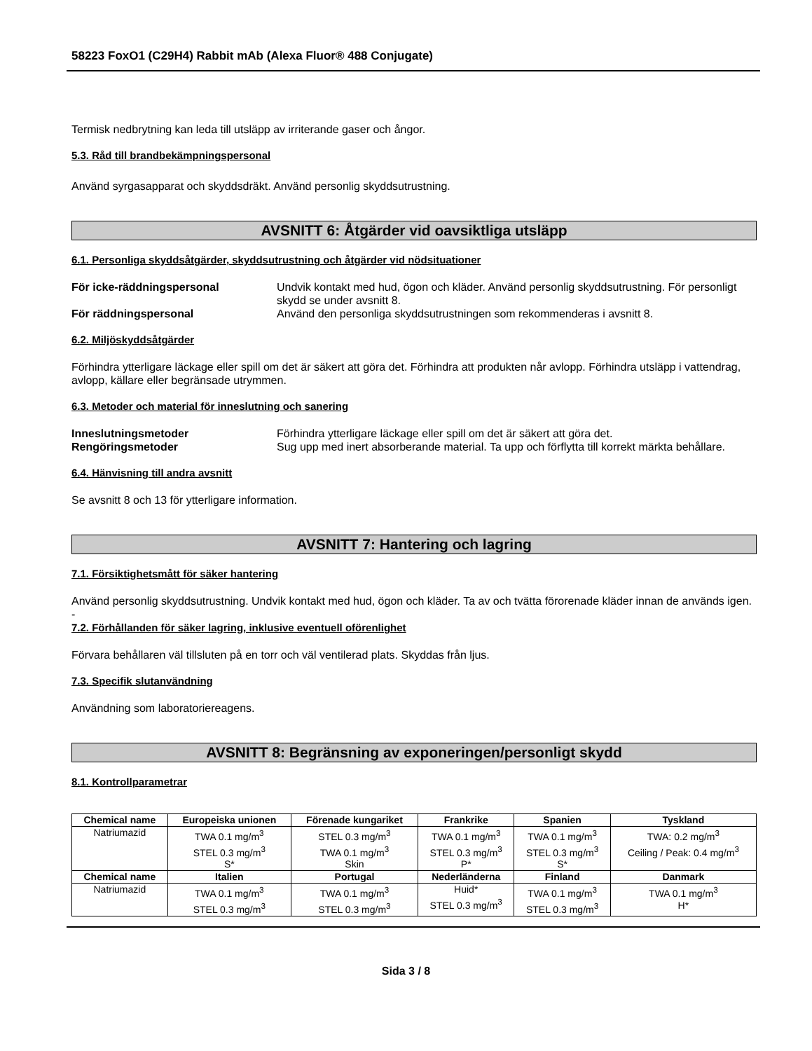58223 FoxO1 (C29H4) Rabbit mAb (Alexa Fluor® 488 Conjugate)
Termisk nedbrytning kan leda till utsläpp av irriterande gaser och ångor.
5.3. Råd till brandbekämpningspersonal
Använd syrgasapparat och skyddsdräkt. Använd personlig skyddsutrustning.
AVSNITT 6: Åtgärder vid oavsiktliga utsläpp
6.1. Personliga skyddsåtgärder, skyddsutrustning och åtgärder vid nödsituationer
För icke-räddningspersonal Undvik kontakt med hud, ögon och kläder. Använd personlig skyddsutrustning. För personligt skydd se under avsnitt 8.
För räddningspersonal Använd den personliga skyddsutrustningen som rekommenderas i avsnitt 8.
6.2. Miljöskyddsåtgärder
Förhindra ytterligare läckage eller spill om det är säkert att göra det. Förhindra att produkten når avlopp. Förhindra utsläpp i vattendrag, avlopp, källare eller begränsade utrymmen.
6.3. Metoder och material för inneslutning och sanering
Inneslutningsmetoder Förhindra ytterligare läckage eller spill om det är säkert att göra det.
Rengöringsmetoder Sug upp med inert absorberande material. Ta upp och förflytta till korrekt märkta behållare.
6.4. Hänvisning till andra avsnitt
Se avsnitt 8 och 13 för ytterligare information.
AVSNITT 7: Hantering och lagring
7.1. Försiktighetsmått för säker hantering
Använd personlig skyddsutrustning. Undvik kontakt med hud, ögon och kläder. Ta av och tvätta förorenade kläder innan de används igen.
-
7.2. Förhållanden för säker lagring, inklusive eventuell oförenlighet
Förvara behållaren väl tillsluten på en torr och väl ventilerad plats. Skyddas från ljus.
7.3. Specifik slutanvändning
Användning som laboratoriereagens.
AVSNITT 8: Begränsning av exponeringen/personligt skydd
8.1. Kontrollparametrar
| Chemical name | Europeiska unionen | Förenade kungariket | Frankrike | Spanien | Tyskland |
| --- | --- | --- | --- | --- | --- |
| Natriumazid | TWA 0.1 mg/m<sup>3</sup> STEL 0.3 mg/m<sup>3</sup> S* | STEL 0.3 mg/m<sup>3</sup> TWA 0.1 mg/m<sup>3</sup> Skin | TWA 0.1 mg/m<sup>3</sup> STEL 0.3 mg/m<sup>3</sup> P* | TWA 0.1 mg/m<sup>3</sup> STEL 0.3 mg/m<sup>3</sup> S* | TWA: 0.2 mg/m<sup>3</sup> Ceiling / Peak: 0.4 mg/m<sup>3</sup> |
| Chemical name | Italien | Portugal | Nederländerna | Finland | Danmark |
| Natriumazid | TWA 0.1 mg/m<sup>3</sup> STEL 0.3 mg/m<sup>3</sup> | TWA 0.1 mg/m<sup>3</sup> STEL 0.3 mg/m<sup>3</sup> | Huid* STEL 0.3 mg/m<sup>3</sup> | TWA 0.1 mg/m<sup>3</sup> STEL 0.3 mg/m<sup>3</sup> | TWA 0.1 mg/m<sup>3</sup> H* |
Sida 3 / 8